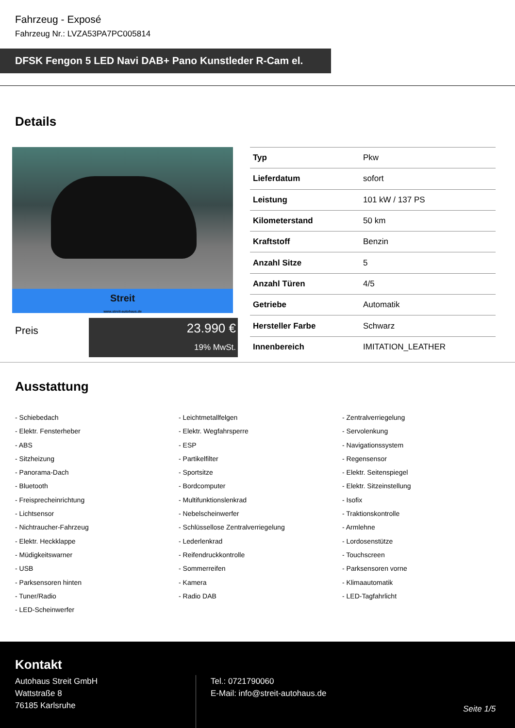Fahrzeug - Exposé
Fahrzeug Nr.: LVZA53PA7PC005814
DFSK Fengon 5 LED Navi DAB+ Pano Kunstleder R-Cam el.
Details
Streit
www.streit-autohaus.de
Preis
23.990 €
19% MwSt.
| Typ | Pkw |
| Lieferdatum | sofort |
| Leistung | 101 kW / 137 PS |
| Kilometerstand | 50 km |
| Kraftstoff | Benzin |
| Anzahl Sitze | 5 |
| Anzahl Türen | 4/5 |
| Getriebe | Automatik |
| Hersteller Farbe | Schwarz |
| Innenbereich | IMITATION_LEATHER |
Ausstattung
- Schiebedach
- Leichtmetallfelgen
- Zentralverriegelung
- Elektr. Fensterheber
- Elektr. Wegfahrsperre
- Servolenkung
- ABS
- ESP
- Navigationssystem
- Sitzheizung
- Partikelfilter
- Regensensor
- Panorama-Dach
- Sportsitze
- Elektr. Seitenspiegel
- Bluetooth
- Bordcomputer
- Elektr. Sitzeinstellung
- Freisprecheinrichtung
- Multifunktionslenkrad
- Isofix
- Lichtsensor
- Nebelscheinwerfer
- Traktionskontrolle
- Nichtraucher-Fahrzeug
- Schlüssellose Zentralverriegelung
- Armlehne
- Elektr. Heckklappe
- Lederlenkrad
- Lordosenstütze
- Müdigkeitswarner
- Reifendruckkontrolle
- Touchscreen
- USB
- Sommerreifen
- Parksensoren vorne
- Parksensoren hinten
- Kamera
- Klimaautomatik
- Tuner/Radio
- Radio DAB
- LED-Tagfahrlicht
- LED-Scheinwerfer
Kontakt
Autohaus Streit GmbH
Wattstraße 8
76185 Karlsruhe
Tel.: 0721790060
E-Mail: info@streit-autohaus.de
Seite 1/5